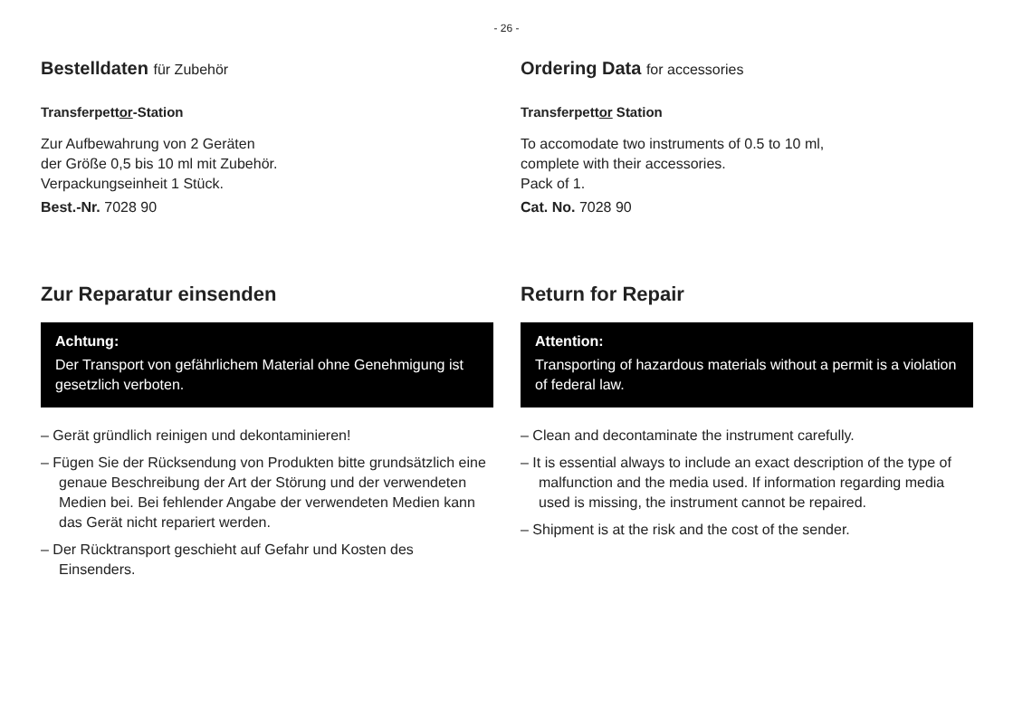- 26 -
Bestelldaten für Zubehör
Transferpettor-Station
Zur Aufbewahrung von 2 Geräten
der Größe 0,5 bis 10 ml mit Zubehör.
Verpackungseinheit 1 Stück.
Best.-Nr. 7028 90
Zur Reparatur einsenden
Achtung:
Der Transport von gefährlichem Material ohne Genehmigung ist gesetzlich verboten.
– Gerät gründlich reinigen und dekontaminieren!
– Fügen Sie der Rücksendung von Produkten bitte grundsätzlich eine genaue Beschreibung der Art der Störung und der verwendeten Medien bei. Bei fehlender Angabe der verwendeten Medien kann das Gerät nicht repariert werden.
– Der Rücktransport geschieht auf Gefahr und Kosten des Einsenders.
Ordering Data for accessories
Transferpettor Station
To accomodate two instruments of 0.5 to 10 ml,
complete with their accessories.
Pack of 1.
Cat. No. 7028 90
Return for Repair
Attention:
Transporting of hazardous materials without a permit is a violation of federal law.
– Clean and decontaminate the instrument carefully.
– It is essential always to include an exact description of the type of malfunction and the media used. If information regarding media used is missing, the instrument cannot be repaired.
– Shipment is at the risk and the cost of the sender.